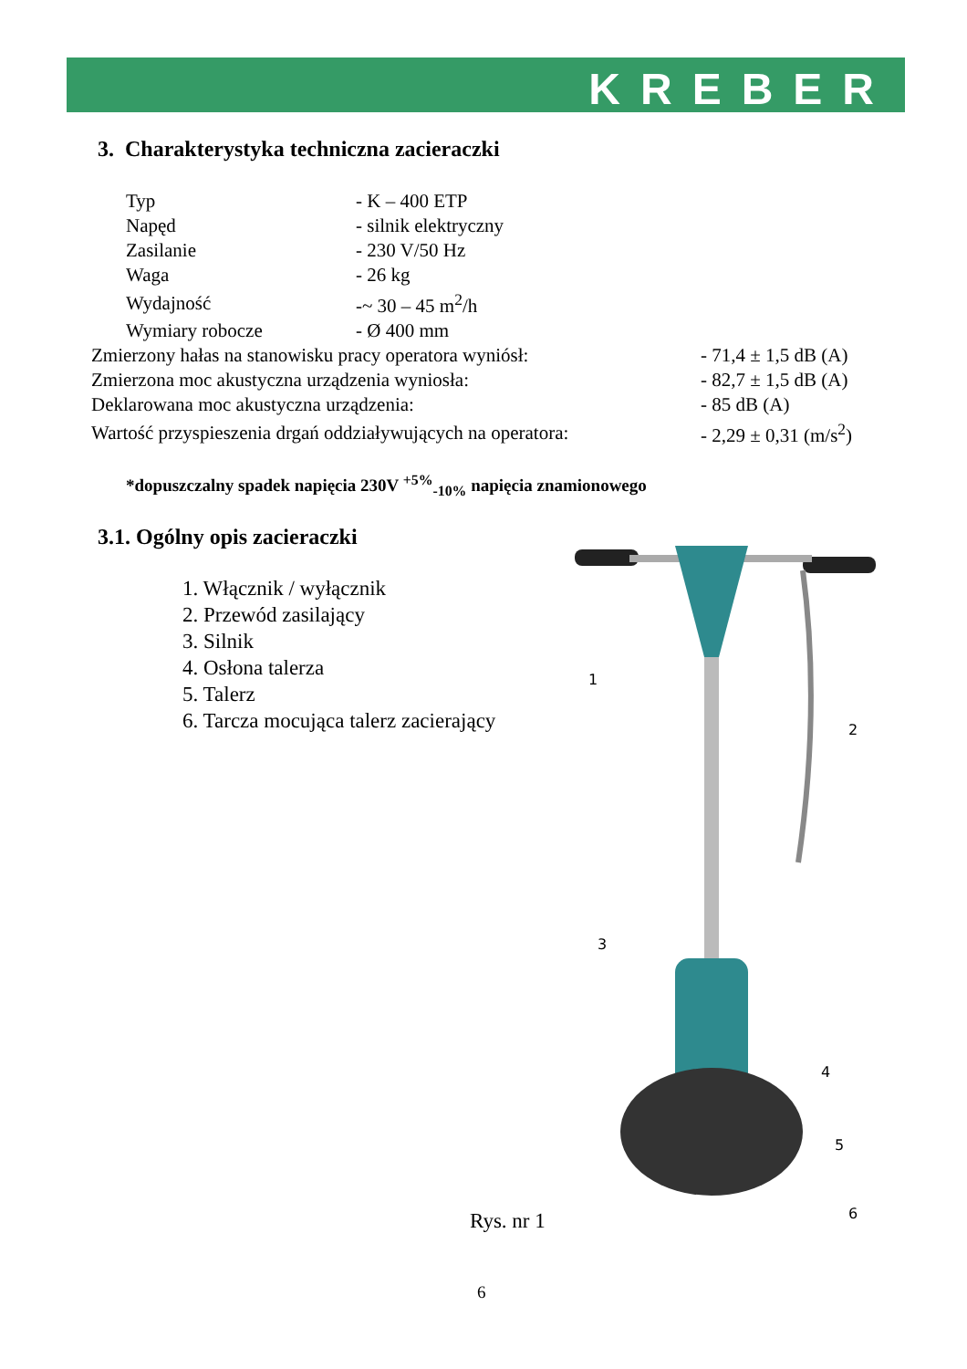KREBER
3. Charakterystyka techniczna zacieraczki
| Typ | - K – 400 ETP |
| Napęd | - silnik elektryczny |
| Zasilanie | - 230 V/50 Hz |
| Waga | - 26 kg |
| Wydajność | -~ 30 – 45 m<sup>2</sup>/h |
| Wymiary robocze | - Ø 400 mm |
| Zmierzony hałas na stanowisku pracy operatora wyniósł: | - 71,4 ± 1,5 dB (A) |
| Zmierzona moc akustyczna urządzenia wyniosła: | - 82,7 ± 1,5 dB (A) |
| Deklarowana moc akustyczna urządzenia: | - 85 dB (A) |
| Wartość przyspieszenia drgań oddziaływujących na operatora: | - 2,29 ± 0,31 (m/s<sup>2</sup>) |
*dopuszczalny spadek napięcia 230V <sup>+5%</sup><sub>-10%</sub> napięcia znamionowego
3.1. Ogólny opis zacieraczki
1. Włącznik / wyłącznik
2. Przewód zasilający
3. Silnik
4. Osłona talerza
5. Talerz
6. Tarcza mocująca talerz zacierający
1
2
3
4
5
6
Rys. nr 1
6